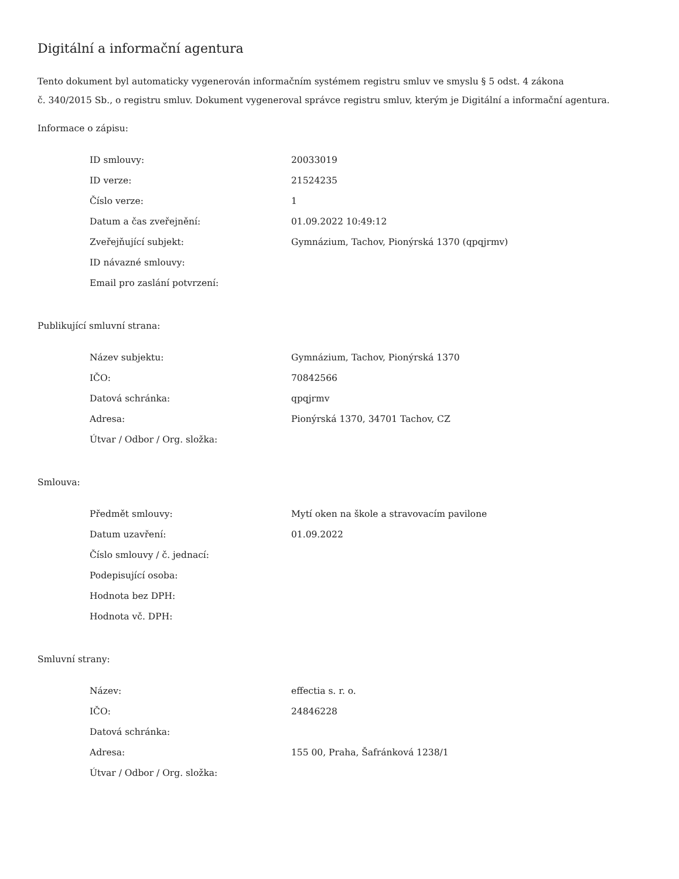Digitální a informační agentura
Tento dokument byl automaticky vygenerován informačním systémem registru smluv ve smyslu § 5 odst. 4 zákona
č. 340/2015 Sb., o registru smluv. Dokument vygeneroval správce registru smluv, kterým je Digitální a informační agentura.
Informace o zápisu:
| ID smlouvy: | 20033019 |
| ID verze: | 21524235 |
| Číslo verze: | 1 |
| Datum a čas zveřejnění: | 01.09.2022 10:49:12 |
| Zveřejňující subjekt: | Gymnázium, Tachov, Pionýrská 1370 (qpqjrmv) |
| ID návazné smlouvy: | |
| Email pro zaslání potvrzení: | |
Publikující smluvní strana:
| Název subjektu: | Gymnázium, Tachov, Pionýrská 1370 |
| IČO: | 70842566 |
| Datová schránka: | qpqjrmv |
| Adresa: | Pionýrská 1370, 34701 Tachov, CZ |
| Útvar / Odbor / Org. složka: | |
Smlouva:
| Předmět smlouvy: | Mytí oken na škole a stravovacím pavilone |
| Datum uzavření: | 01.09.2022 |
| Číslo smlouvy / č. jednací: | |
| Podepisující osoba: | |
| Hodnota bez DPH: | |
| Hodnota vč. DPH: | |
Smluvní strany:
| Název: | effectia s. r. o. |
| IČO: | 24846228 |
| Datová schránka: | |
| Adresa: | 155 00, Praha, Šafránková 1238/1 |
| Útvar / Odbor / Org. složka: | |